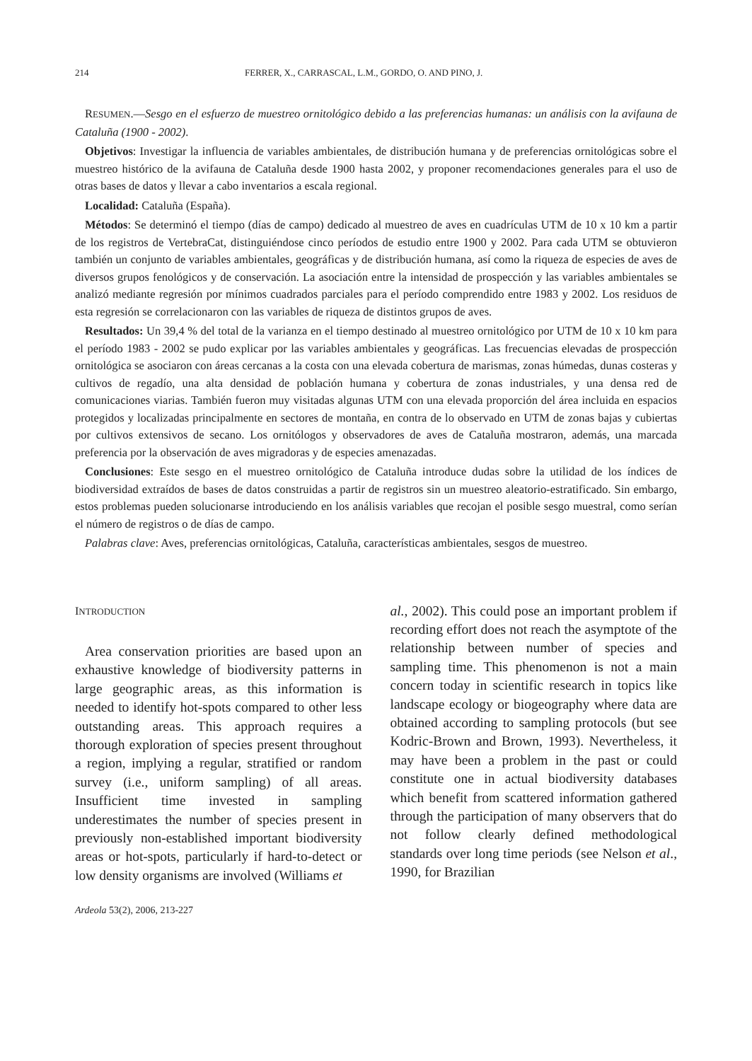214 FERRER, X., CARRASCAL, L.M., GORDO, O. AND PINO, J.
RESUMEN.—Sesgo en el esfuerzo de muestreo ornitológico debido a las preferencias humanas: un análisis con la avifauna de Cataluña (1900 - 2002).
Objetivos: Investigar la influencia de variables ambientales, de distribución humana y de preferencias ornitológicas sobre el muestreo histórico de la avifauna de Cataluña desde 1900 hasta 2002, y proponer recomendaciones generales para el uso de otras bases de datos y llevar a cabo inventarios a escala regional.
Localidad: Cataluña (España).
Métodos: Se determinó el tiempo (días de campo) dedicado al muestreo de aves en cuadrículas UTM de 10 x 10 km a partir de los registros de VertebraCat, distinguiéndose cinco períodos de estudio entre 1900 y 2002. Para cada UTM se obtuvieron también un conjunto de variables ambientales, geográficas y de distribución humana, así como la riqueza de especies de aves de diversos grupos fenológicos y de conservación. La asociación entre la intensidad de prospección y las variables ambientales se analizó mediante regresión por mínimos cuadrados parciales para el período comprendido entre 1983 y 2002. Los residuos de esta regresión se correlacionaron con las variables de riqueza de distintos grupos de aves.
Resultados: Un 39,4 % del total de la varianza en el tiempo destinado al muestreo ornitológico por UTM de 10 x 10 km para el período 1983 - 2002 se pudo explicar por las variables ambientales y geográficas. Las frecuencias elevadas de prospección ornitológica se asociaron con áreas cercanas a la costa con una elevada cobertura de marismas, zonas húmedas, dunas costeras y cultivos de regadío, una alta densidad de población humana y cobertura de zonas industriales, y una densa red de comunicaciones viarias. También fueron muy visitadas algunas UTM con una elevada proporción del área incluida en espacios protegidos y localizadas principalmente en sectores de montaña, en contra de lo observado en UTM de zonas bajas y cubiertas por cultivos extensivos de secano. Los ornitólogos y observadores de aves de Cataluña mostraron, además, una marcada preferencia por la observación de aves migradoras y de especies amenazadas.
Conclusiones: Este sesgo en el muestreo ornitológico de Cataluña introduce dudas sobre la utilidad de los índices de biodiversidad extraídos de bases de datos construidas a partir de registros sin un muestreo aleatorio-estratificado. Sin embargo, estos problemas pueden solucionarse introduciendo en los análisis variables que recojan el posible sesgo muestral, como serían el número de registros o de días de campo.
Palabras clave: Aves, preferencias ornitológicas, Cataluña, características ambientales, sesgos de muestreo.
INTRODUCTION
Area conservation priorities are based upon an exhaustive knowledge of biodiversity patterns in large geographic areas, as this information is needed to identify hot-spots compared to other less outstanding areas. This approach requires a thorough exploration of species present throughout a region, implying a regular, stratified or random survey (i.e., uniform sampling) of all areas. Insufficient time invested in sampling underestimates the number of species present in previously non-established important biodiversity areas or hot-spots, particularly if hard-to-detect or low density organisms are involved (Williams et
al., 2002). This could pose an important problem if recording effort does not reach the asymptote of the relationship between number of species and sampling time. This phenomenon is not a main concern today in scientific research in topics like landscape ecology or biogeography where data are obtained according to sampling protocols (but see Kodric-Brown and Brown, 1993). Nevertheless, it may have been a problem in the past or could constitute one in actual biodiversity databases which benefit from scattered information gathered through the participation of many observers that do not follow clearly defined methodological standards over long time periods (see Nelson et al., 1990, for Brazilian
Ardeola 53(2), 2006, 213-227